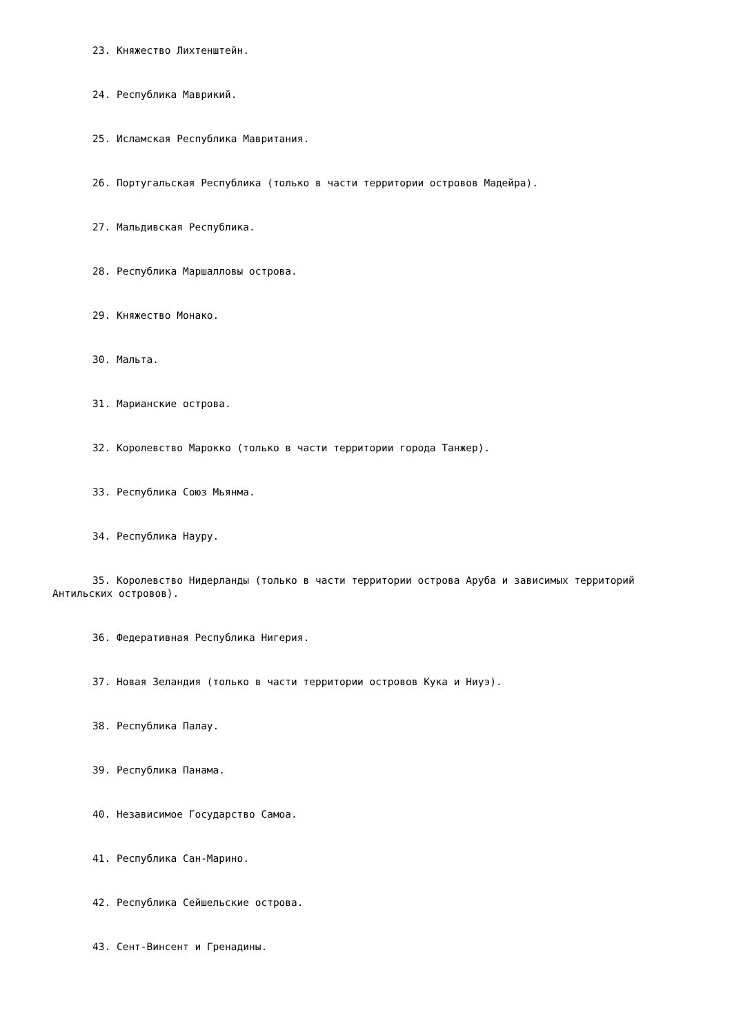23. Княжество Лихтенштейн.
24. Республика Маврикий.
25. Исламская Республика Мавритания.
26. Португальская Республика (только в части территории островов Мадейра).
27. Мальдивская Республика.
28. Республика Маршалловы острова.
29. Княжество Монако.
30. Мальта.
31. Марианские острова.
32. Королевство Марокко (только в части территории города Танжер).
33. Республика Союз Мьянма.
34. Республика Науру.
35. Королевство Нидерланды (только в части территории острова Аруба и зависимых территорий Антильских островов).
36. Федеративная Республика Нигерия.
37. Новая Зеландия (только в части территории островов Кука и Ниуэ).
38. Республика Палау.
39. Республика Панама.
40. Независимое Государство Самоа.
41. Республика Сан-Марино.
42. Республика Сейшельские острова.
43. Сент-Винсент и Гренадины.